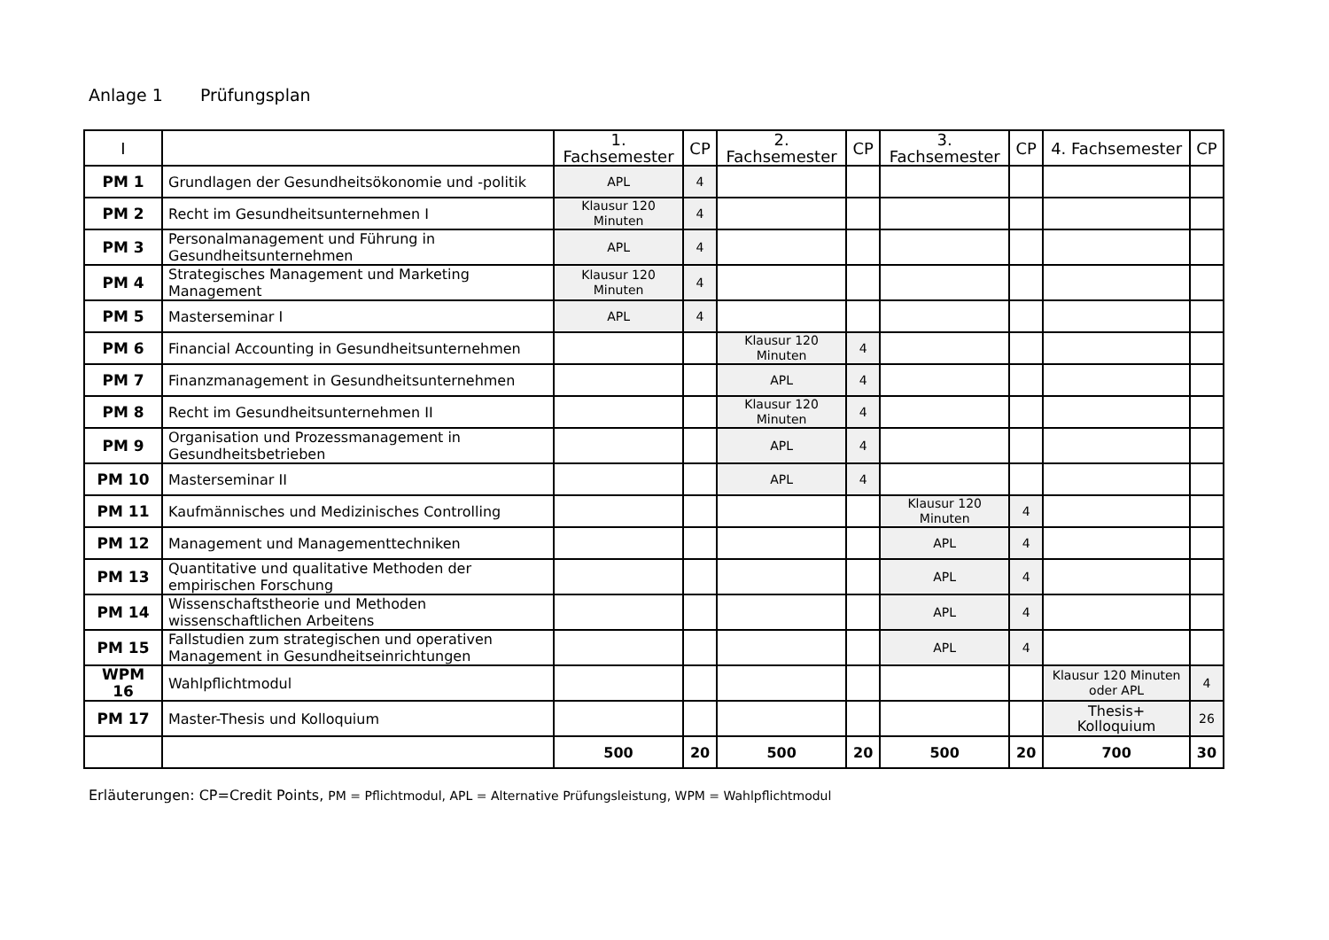Anlage 1 Prüfungsplan
| I | | 1. Fachsemester | CP | 2. Fachsemester | CP | 3. Fachsemester | CP | 4. Fachsemester | CP |
| --- | --- | --- | --- | --- | --- | --- | --- | --- | --- |
| PM 1 | Grundlagen der Gesundheitsökonomie und -politik | APL | 4 | | | | | | |
| PM 2 | Recht im Gesundheitsunternehmen I | Klausur 120 Minuten | 4 | | | | | | |
| PM 3 | Personalmanagement und Führung in Gesundheitsunternehmen | APL | 4 | | | | | | |
| PM 4 | Strategisches Management und Marketing Management | Klausur 120 Minuten | 4 | | | | | | |
| PM 5 | Masterseminar I | APL | 4 | | | | | | |
| PM 6 | Financial Accounting in Gesundheitsunternehmen | | | Klausur 120 Minuten | 4 | | | | |
| PM 7 | Finanzmanagement in Gesundheitsunternehmen | | | APL | 4 | | | | |
| PM 8 | Recht im Gesundheitsunternehmen II | | | Klausur 120 Minuten | 4 | | | | |
| PM 9 | Organisation und Prozessmanagement in Gesundheitsbetrieben | | | APL | 4 | | | | |
| PM 10 | Masterseminar II | | | APL | 4 | | | | |
| PM 11 | Kaufmännisches und Medizinisches Controlling | | | | | Klausur 120 Minuten | 4 | | |
| PM 12 | Management und Managementtechniken | | | | | APL | 4 | | |
| PM 13 | Quantitative und qualitative Methoden der empirischen Forschung | | | | | APL | 4 | | |
| PM 14 | Wissenschaftstheorie und Methoden wissenschaftlichen Arbeitens | | | | | APL | 4 | | |
| PM 15 | Fallstudien zum strategischen und operativen Management in Gesundheitseinrichtungen | | | | | APL | 4 | | |
| WPM 16 | Wahlpflichtmodul | | | | | | | Klausur 120 Minuten oder APL | 4 |
| PM 17 | Master-Thesis und Kolloquium | | | | | | | Thesis+ Kolloquium | 26 |
| | | 500 | 20 | 500 | 20 | 500 | 20 | 700 | 30 |
Erläuterungen: CP=Credit Points, PM = Pflichtmodul, APL = Alternative Prüfungsleistung, WPM = Wahlpflichtmodul